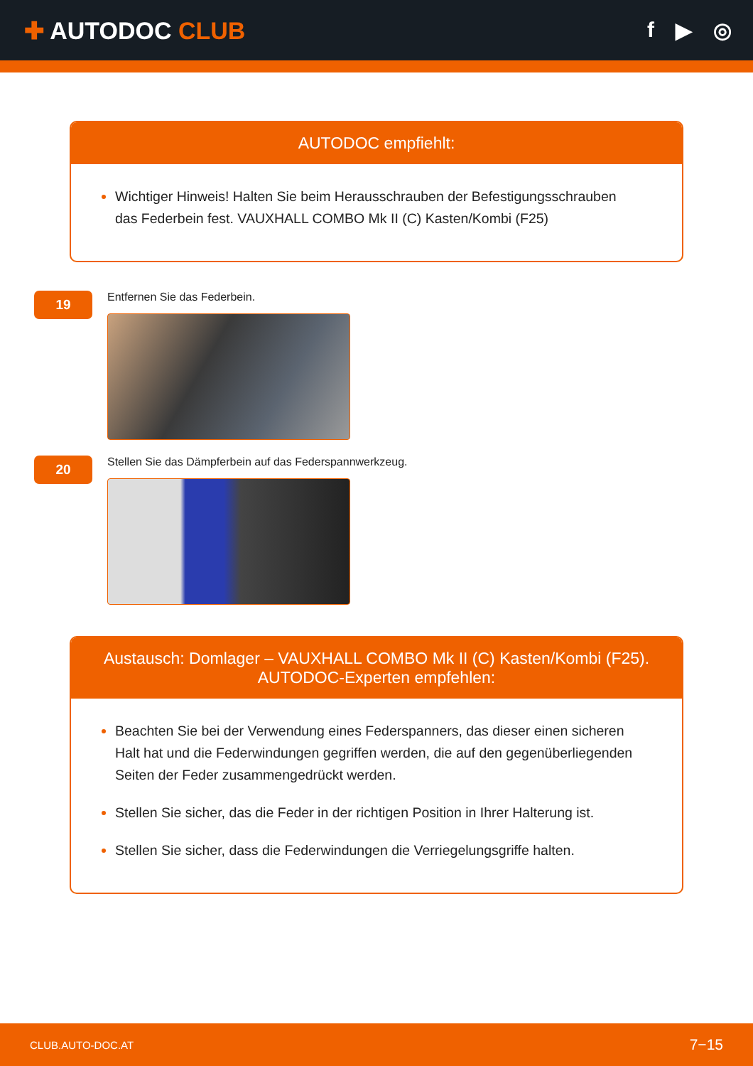✚ AUTODOC CLUB f ▶ ◎
AUTODOC empfiehlt:
Wichtiger Hinweis! Halten Sie beim Herausschrauben der Befestigungsschrauben das Federbein fest. VAUXHALL COMBO Mk II (C) Kasten/Kombi (F25)
19
Entfernen Sie das Federbein.
20
Stellen Sie das Dämpferbein auf das Federspannwerkzeug.
Austausch: Domlager – VAUXHALL COMBO Mk II (C) Kasten/Kombi (F25).
AUTODOC-Experten empfehlen:
Beachten Sie bei der Verwendung eines Federspanners, das dieser einen sicheren Halt hat und die Federwindungen gegriffen werden, die auf den gegenüberliegenden Seiten der Feder zusammengedrückt werden.
Stellen Sie sicher, das die Feder in der richtigen Position in Ihrer Halterung ist.
Stellen Sie sicher, dass die Federwindungen die Verriegelungsgriffe halten.
CLUB.AUTO-DOC.AT 7−15